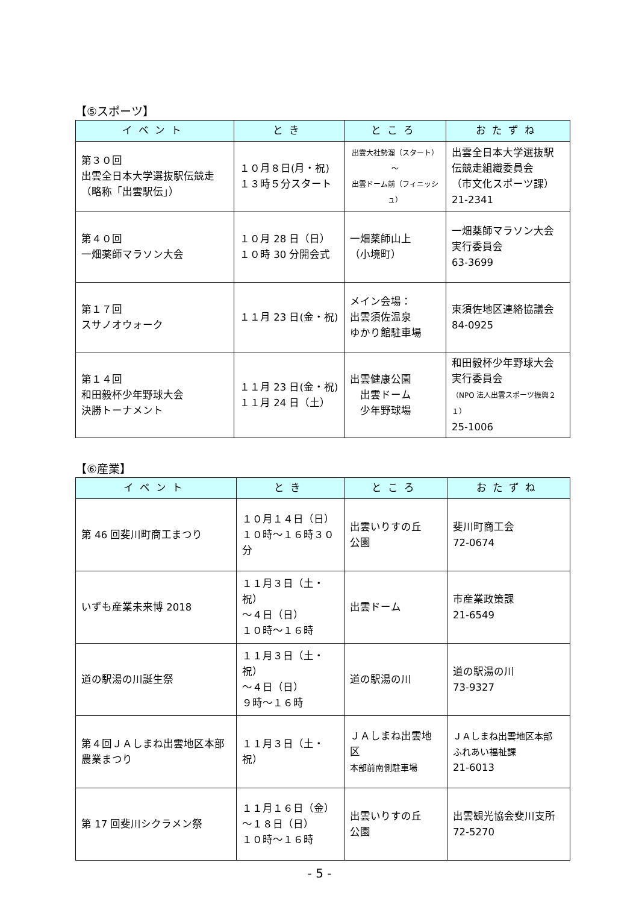【⑤スポーツ】
| イベント | とき | ところ | おたずね |
| --- | --- | --- | --- |
| 第３０回 出雲全日本大学選抜駅伝競走 （略称「出雲駅伝」） | １０月８日(月・祝) １３時５分スタート | 出雲大社勢溜（スタート） ～ 出雲ドーム前（フィニッシュ） | 出雲全日本大学選抜駅 伝競走組織委員会 （市文化スポーツ課） 21-2341 |
| 第４０回 一畑薬師マラソン大会 | １０月 28 日（日） １０時 30 分開会式 | 一畑薬師山上 （小境町） | 一畑薬師マラソン大会 実行委員会 63-3699 |
| 第１７回 スサノオウォーク | １１月 23 日(金・祝) | メイン会場： 出雲須佐温泉 ゆかり館駐車場 | 東須佐地区連絡協議会 84-0925 |
| 第１４回 和田毅杯少年野球大会 決勝トーナメント | １１月 23 日(金・祝) １１月 24 日（土） | 出雲健康公園 出雲ドーム 少年野球場 | 和田毅杯少年野球大会 実行委員会 （NPO 法人出雲スポーツ振興２１） 25-1006 |
【⑥産業】
| イベント | とき | ところ | おたずね |
| --- | --- | --- | --- |
| 第 46 回斐川町商工まつり | １０月１４日（日） １０時～１６時３０分 | 出雲いりすの丘 公園 | 斐川町商工会 72-0674 |
| いずも産業未来博 2018 | １１月３日（土・祝） ～４日（日） １０時～１６時 | 出雲ドーム | 市産業政策課 21-6549 |
| 道の駅湯の川誕生祭 | １１月３日（土・祝） ～４日（日） ９時～１６時 | 道の駅湯の川 | 道の駅湯の川 73-9327 |
| 第４回ＪＡしまね出雲地区本部農業まつり | １１月３日（土・祝） | ＪＡしまね出雲地区 本部前南側駐車場 | ＪＡしまね出雲地区本部 ふれあい福祉課 21-6013 |
| 第 17 回斐川シクラメン祭 | １１月１６日（金） ～１８日（日） １０時～１６時 | 出雲いりすの丘 公園 | 出雲観光協会斐川支所 72-5270 |
- 5 -